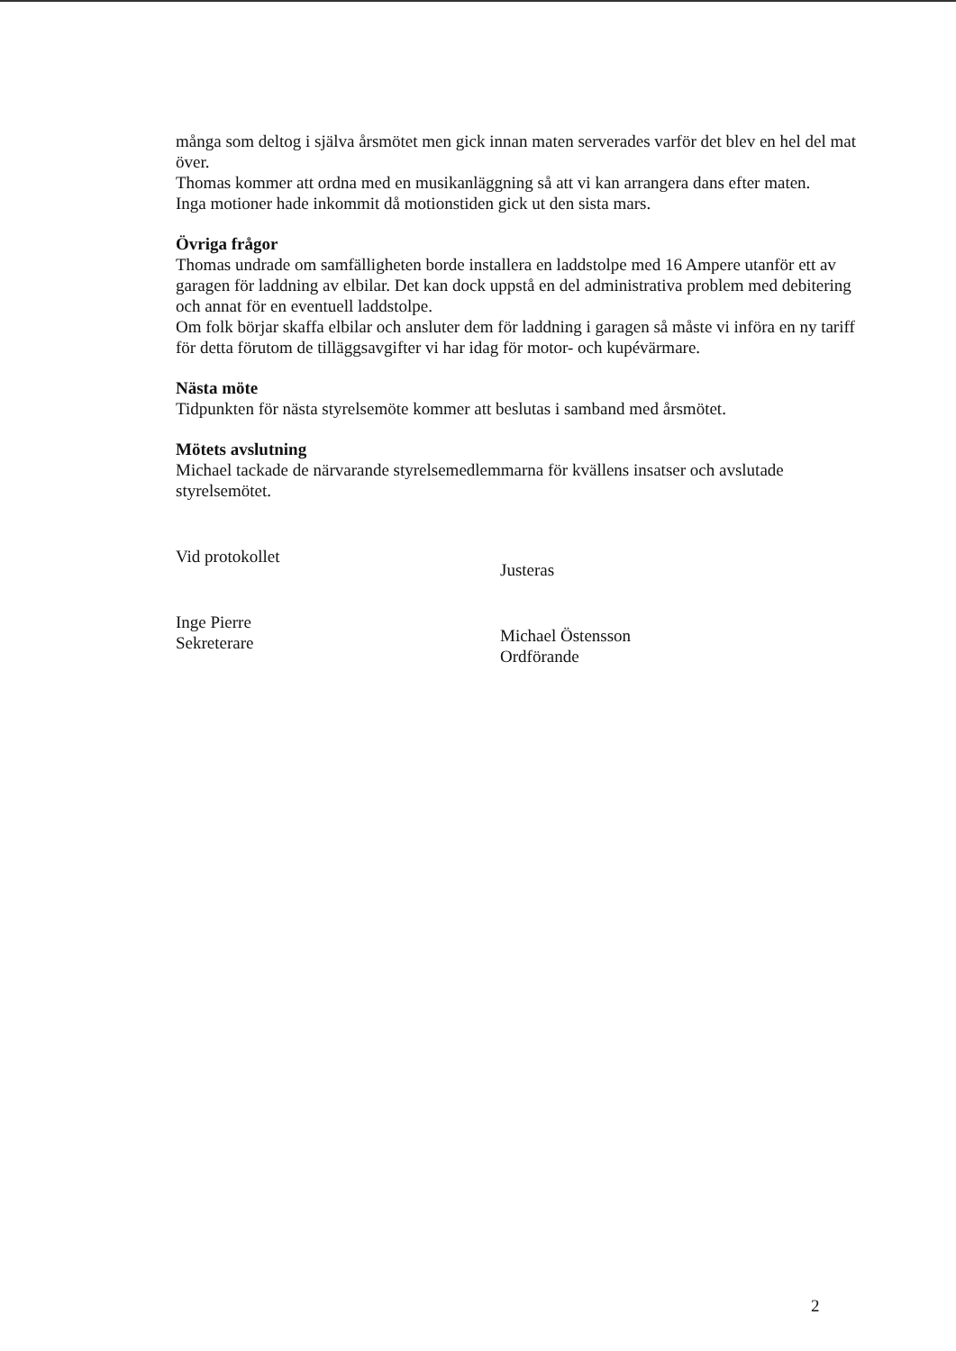många som deltog i själva årsmötet men gick innan maten serverades varför det blev en hel del mat över.
Thomas kommer att ordna med en musikanläggning så att vi kan arrangera dans efter maten.
Inga motioner hade inkommit då motionstiden gick ut den sista mars.
Övriga frågor
Thomas undrade om samfälligheten borde installera en laddstolpe med 16 Ampere utanför ett av garagen för laddning av elbilar. Det kan dock uppstå en del administrativa problem med debitering och annat för en eventuell laddstolpe.
Om folk börjar skaffa elbilar och ansluter dem för laddning i garagen så måste vi införa en ny tariff för detta förutom de tilläggsavgifter vi har idag för motor- och kupévärmare.
Nästa möte
Tidpunkten för nästa styrelsemöte kommer att beslutas i samband med årsmötet.
Mötets avslutning
Michael tackade de närvarande styrelsemedlemmarna för kvällens insatser och avslutade styrelsemötet.
Vid protokollet
Inge Pierre
Sekreterare
Justeras
Michael Östensson
Ordförande
2